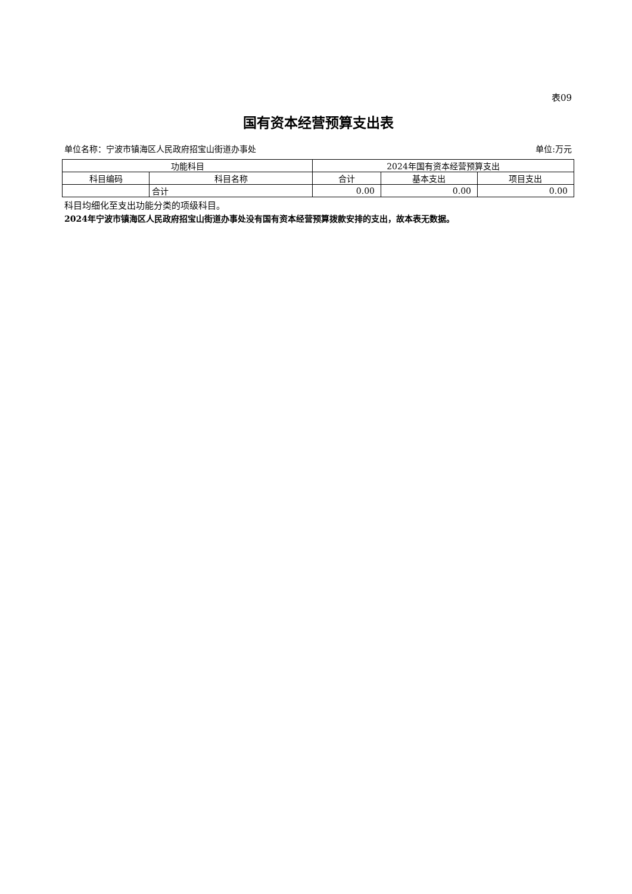表09
国有资本经营预算支出表
单位名称：宁波市镇海区人民政府招宝山街道办事处 单位:万元
| 功能科目 | | 2024年国有资本经营预算支出 | | |
| --- | --- | --- | --- | --- |
| 科目编码 | 科目名称 | 合计 | 基本支出 | 项目支出 |
| | 合计 | 0.00 | 0.00 | 0.00 |
科目均细化至支出功能分类的项级科目。
2024年宁波市镇海区人民政府招宝山街道办事处没有国有资本经营预算拨款安排的支出，故本表无数据。